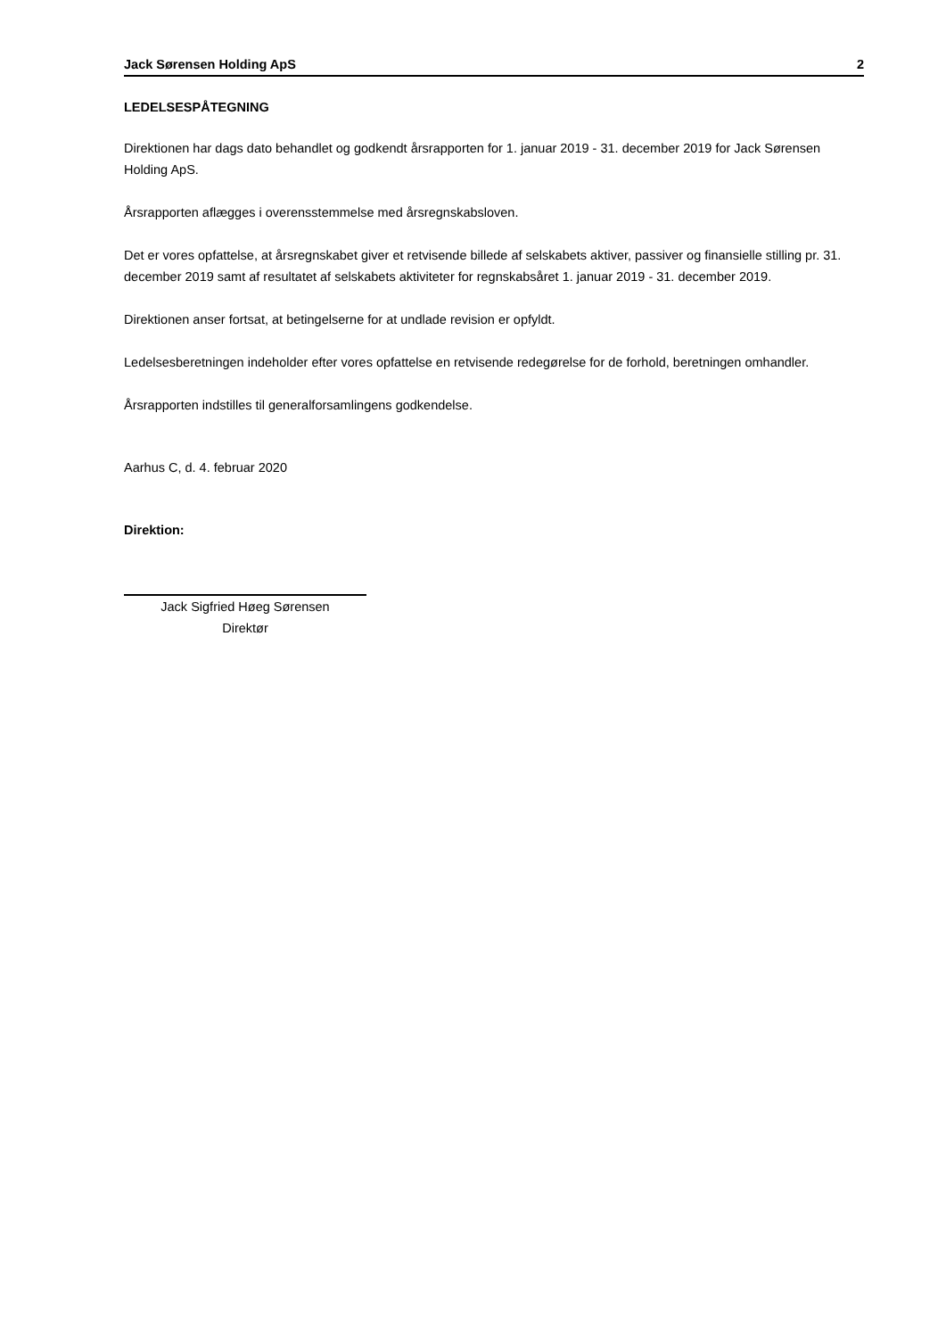Jack Sørensen Holding ApS 2
LEDELSESPÅTEGNING
Direktionen har dags dato behandlet og godkendt årsrapporten for 1. januar 2019 - 31. december 2019 for Jack Sørensen Holding ApS.
Årsrapporten aflægges i overensstemmelse med årsregnskabsloven.
Det er vores opfattelse, at årsregnskabet giver et retvisende billede af selskabets aktiver, passiver og finansielle stilling pr. 31. december 2019 samt af resultatet af selskabets aktiviteter for regnskabsåret 1. januar 2019 - 31. december 2019.
Direktionen anser fortsat, at betingelserne for at undlade revision er opfyldt.
Ledelsesberetningen indeholder efter vores opfattelse en retvisende redegørelse for de forhold, beretningen omhandler.
Årsrapporten indstilles til generalforsamlingens godkendelse.
Aarhus C, d. 4. februar 2020
Direktion:
Jack Sigfried Høeg Sørensen
Direktør